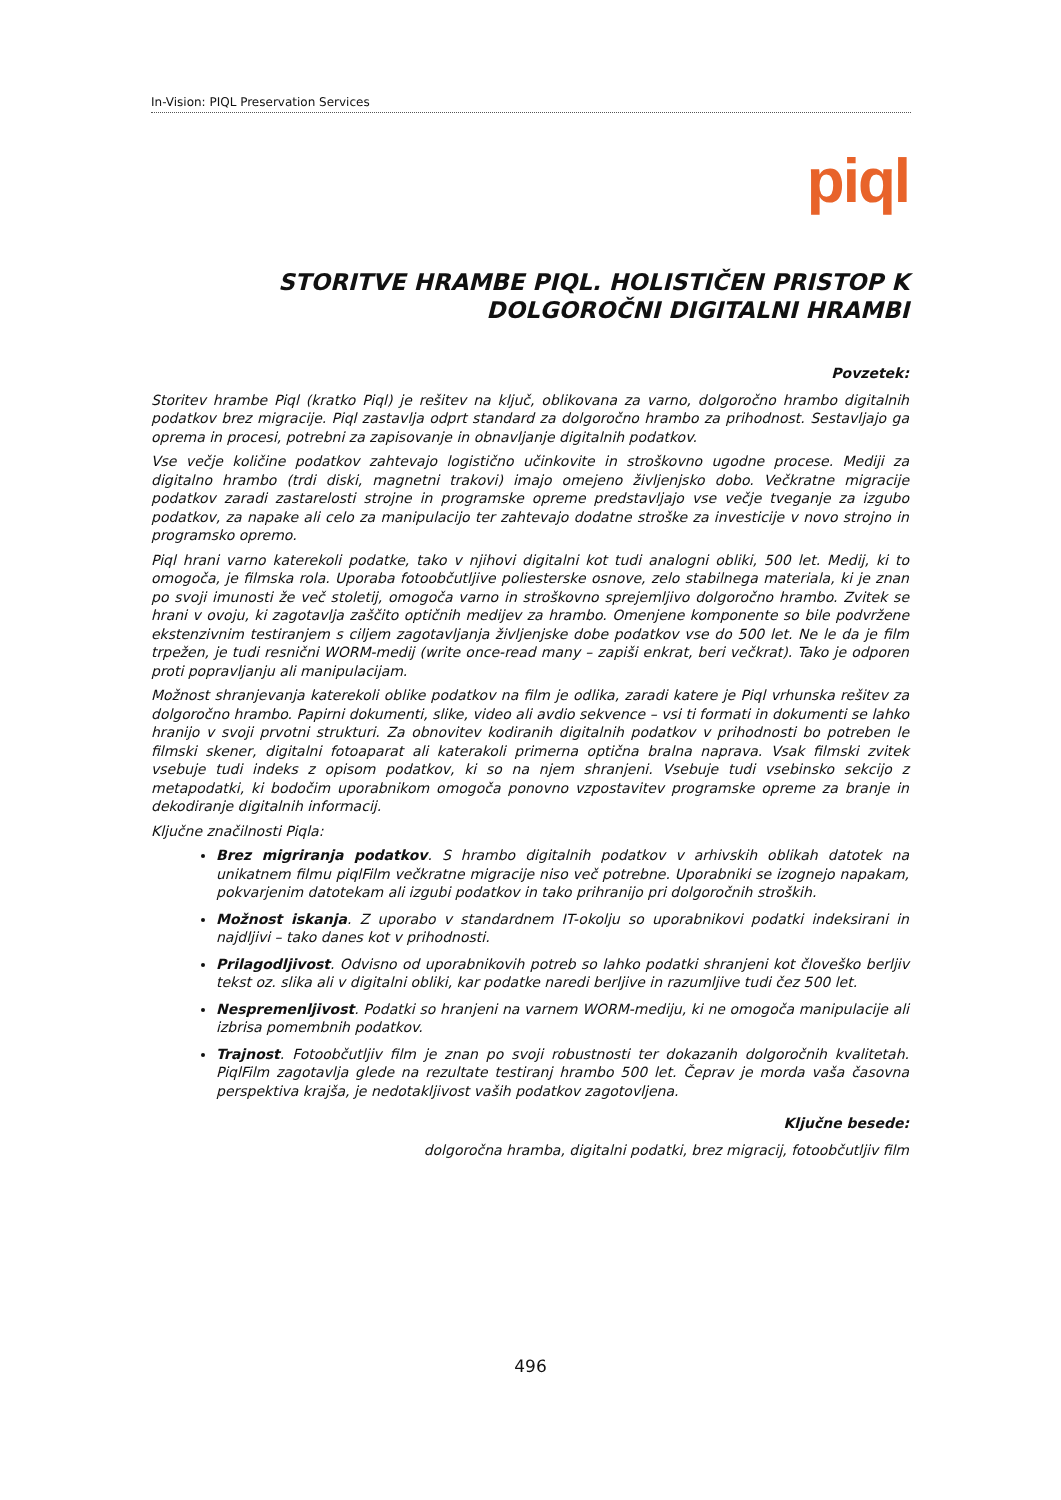In-Vision: PIQL Preservation Services
piql
STORITVE HRAMBE PIQL. HOLISTIČEN PRISTOP K DOLGOROČNI DIGITALNI HRAMBI
Povzetek:
Storitev hrambe Piql (kratko Piql) je rešitev na ključ, oblikovana za varno, dolgoročno hrambo digitalnih podatkov brez migracije. Piql zastavlja odprt standard za dolgoročno hrambo za prihodnost. Sestavljajo ga oprema in procesi, potrebni za zapisovanje in obnavljanje digitalnih podatkov.
Vse večje količine podatkov zahtevajo logistično učinkovite in stroškovno ugodne procese. Mediji za digitalno hrambo (trdi diski, magnetni trakovi) imajo omejeno življenjsko dobo. Večkratne migracije podatkov zaradi zastarelosti strojne in programske opreme predstavljajo vse večje tveganje za izgubo podatkov, za napake ali celo za manipulacijo ter zahtevajo dodatne stroške za investicije v novo strojno in programsko opremo.
Piql hrani varno katerekoli podatke, tako v njihovi digitalni kot tudi analogni obliki, 500 let. Medij, ki to omogoča, je filmska rola. Uporaba fotoobčutljive poliesterske osnove, zelo stabilnega materiala, ki je znan po svoji imunosti že več stoletij, omogoča varno in stroškovno sprejemljivo dolgoročno hrambo. Zvitek se hrani v ovoju, ki zagotavlja zaščito optičnih medijev za hrambo. Omenjene komponente so bile podvržene ekstenzivnim testiranjem s ciljem zagotavljanja življenjske dobe podatkov vse do 500 let. Ne le da je film trpežen, je tudi resnični WORM-medij (write once-read many – zapiši enkrat, beri večkrat). Tako je odporen proti popravljanju ali manipulacijam.
Možnost shranjevanja katerekoli oblike podatkov na film je odlika, zaradi katere je Piql vrhunska rešitev za dolgoročno hrambo. Papirni dokumenti, slike, video ali avdio sekvence – vsi ti formati in dokumenti se lahko hranijo v svoji prvotni strukturi. Za obnovitev kodiranih digitalnih podatkov v prihodnosti bo potreben le filmski skener, digitalni fotoaparat ali katerakoli primerna optična bralna naprava. Vsak filmski zvitek vsebuje tudi indeks z opisom podatkov, ki so na njem shranjeni. Vsebuje tudi vsebinsko sekcijo z metapodatki, ki bodočim uporabnikom omogoča ponovno vzpostavitev programske opreme za branje in dekodiranje digitalnih informacij.
Ključne značilnosti Piqla:
Brez migriranja podatkov. S hrambo digitalnih podatkov v arhivskih oblikah datotek na unikatnem filmu piqlFilm večkratne migracije niso več potrebne. Uporabniki se izognejo napakam, pokvarjenim datotekam ali izgubi podatkov in tako prihranijo pri dolgoročnih stroških.
Možnost iskanja. Z uporabo v standardnem IT-okolju so uporabnikovi podatki indeksirani in najdljivi – tako danes kot v prihodnosti.
Prilagodljivost. Odvisno od uporabnikovih potreb so lahko podatki shranjeni kot človeško berljiv tekst oz. slika ali v digitalni obliki, kar podatke naredi berljive in razumljive tudi čez 500 let.
Nespremenljivost. Podatki so hranjeni na varnem WORM-mediju, ki ne omogoča manipulacije ali izbrisa pomembnih podatkov.
Trajnost. Fotoobčutljiv film je znan po svoji robustnosti ter dokazanih dolgoročnih kvalitetah. PiqlFilm zagotavlja glede na rezultate testiranj hrambo 500 let. Čeprav je morda vaša časovna perspektiva krajša, je nedotakljivost vaših podatkov zagotovljena.
Ključne besede:
dolgoročna hramba, digitalni podatki, brez migracij, fotoobčutljiv film
496